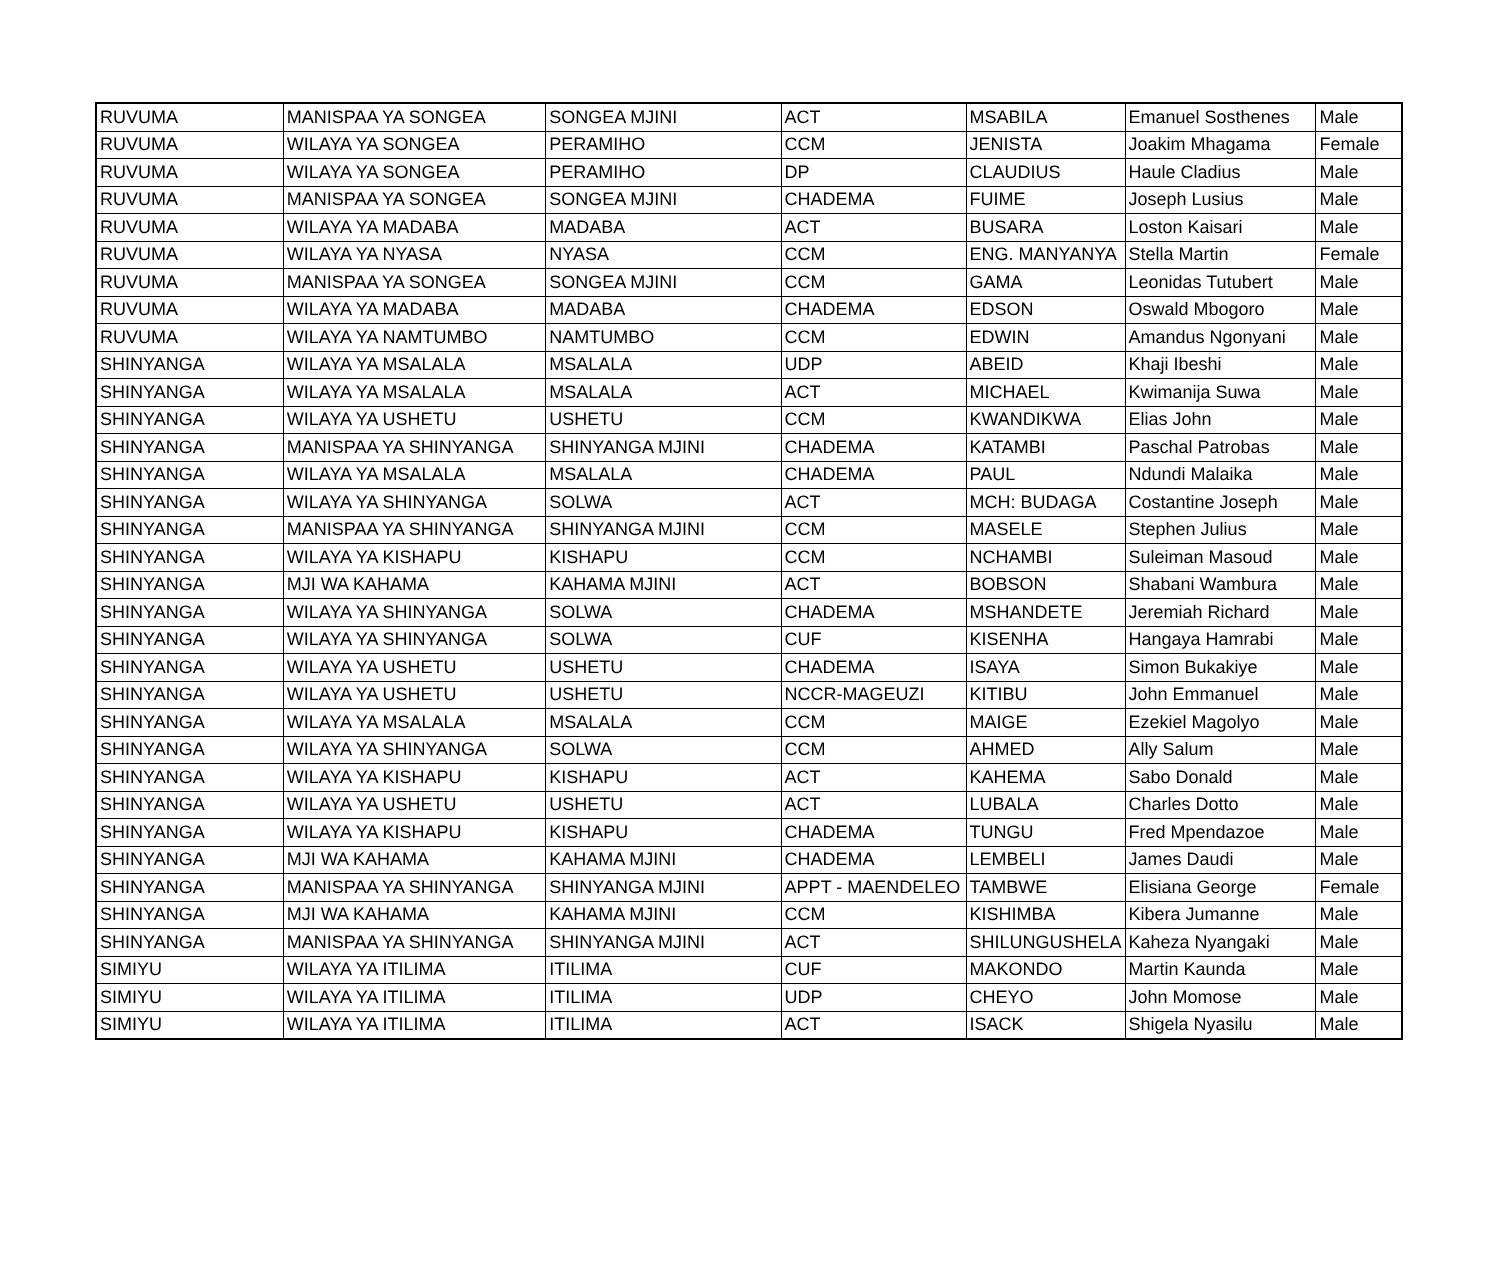| RUVUMA | MANISPAA YA SONGEA | SONGEA MJINI | ACT | MSABILA | Emanuel Sosthenes | Male |
| RUVUMA | WILAYA YA SONGEA | PERAMIHO | CCM | JENISTA | Joakim Mhagama | Female |
| RUVUMA | WILAYA YA SONGEA | PERAMIHO | DP | CLAUDIUS | Haule Cladius | Male |
| RUVUMA | MANISPAA YA SONGEA | SONGEA MJINI | CHADEMA | FUIME | Joseph Lusius | Male |
| RUVUMA | WILAYA YA MADABA | MADABA | ACT | BUSARA | Loston Kaisari | Male |
| RUVUMA | WILAYA YA NYASA | NYASA | CCM | ENG. MANYANYA | Stella Martin | Female |
| RUVUMA | MANISPAA YA SONGEA | SONGEA MJINI | CCM | GAMA | Leonidas Tutubert | Male |
| RUVUMA | WILAYA YA MADABA | MADABA | CHADEMA | EDSON | Oswald Mbogoro | Male |
| RUVUMA | WILAYA YA NAMTUMBO | NAMTUMBO | CCM | EDWIN | Amandus Ngonyani | Male |
| SHINYANGA | WILAYA YA MSALALA | MSALALA | UDP | ABEID | Khaji Ibeshi | Male |
| SHINYANGA | WILAYA YA MSALALA | MSALALA | ACT | MICHAEL | Kwimanija Suwa | Male |
| SHINYANGA | WILAYA YA USHETU | USHETU | CCM | KWANDIKWA | Elias John | Male |
| SHINYANGA | MANISPAA YA SHINYANGA | SHINYANGA MJINI | CHADEMA | KATAMBI | Paschal Patrobas | Male |
| SHINYANGA | WILAYA YA MSALALA | MSALALA | CHADEMA | PAUL | Ndundi Malaika | Male |
| SHINYANGA | WILAYA YA SHINYANGA | SOLWA | ACT | MCH: BUDAGA | Costantine Joseph | Male |
| SHINYANGA | MANISPAA YA SHINYANGA | SHINYANGA MJINI | CCM | MASELE | Stephen Julius | Male |
| SHINYANGA | WILAYA YA KISHAPU | KISHAPU | CCM | NCHAMBI | Suleiman Masoud | Male |
| SHINYANGA | MJI WA KAHAMA | KAHAMA MJINI | ACT | BOBSON | Shabani Wambura | Male |
| SHINYANGA | WILAYA YA SHINYANGA | SOLWA | CHADEMA | MSHANDETE | Jeremiah Richard | Male |
| SHINYANGA | WILAYA YA SHINYANGA | SOLWA | CUF | KISENHA | Hangaya Hamrabi | Male |
| SHINYANGA | WILAYA YA USHETU | USHETU | CHADEMA | ISAYA | Simon Bukakiye | Male |
| SHINYANGA | WILAYA YA USHETU | USHETU | NCCR-MAGEUZI | KITIBU | John Emmanuel | Male |
| SHINYANGA | WILAYA YA MSALALA | MSALALA | CCM | MAIGE | Ezekiel Magolyo | Male |
| SHINYANGA | WILAYA YA SHINYANGA | SOLWA | CCM | AHMED | Ally Salum | Male |
| SHINYANGA | WILAYA YA KISHAPU | KISHAPU | ACT | KAHEMA | Sabo Donald | Male |
| SHINYANGA | WILAYA YA USHETU | USHETU | ACT | LUBALA | Charles Dotto | Male |
| SHINYANGA | WILAYA YA KISHAPU | KISHAPU | CHADEMA | TUNGU | Fred Mpendazoe | Male |
| SHINYANGA | MJI WA KAHAMA | KAHAMA MJINI | CHADEMA | LEMBELI | James Daudi | Male |
| SHINYANGA | MANISPAA YA SHINYANGA | SHINYANGA MJINI | APPT - MAENDELEO | TAMBWE | Elisiana George | Female |
| SHINYANGA | MJI WA KAHAMA | KAHAMA MJINI | CCM | KISHIMBA | Kibera Jumanne | Male |
| SHINYANGA | MANISPAA YA SHINYANGA | SHINYANGA MJINI | ACT | SHILUNGUSHELA | Kaheza Nyangaki | Male |
| SIMIYU | WILAYA YA ITILIMA | ITILIMA | CUF | MAKONDO | Martin Kaunda | Male |
| SIMIYU | WILAYA YA ITILIMA | ITILIMA | UDP | CHEYO | John Momose | Male |
| SIMIYU | WILAYA YA ITILIMA | ITILIMA | ACT | ISACK | Shigela Nyasilu | Male |